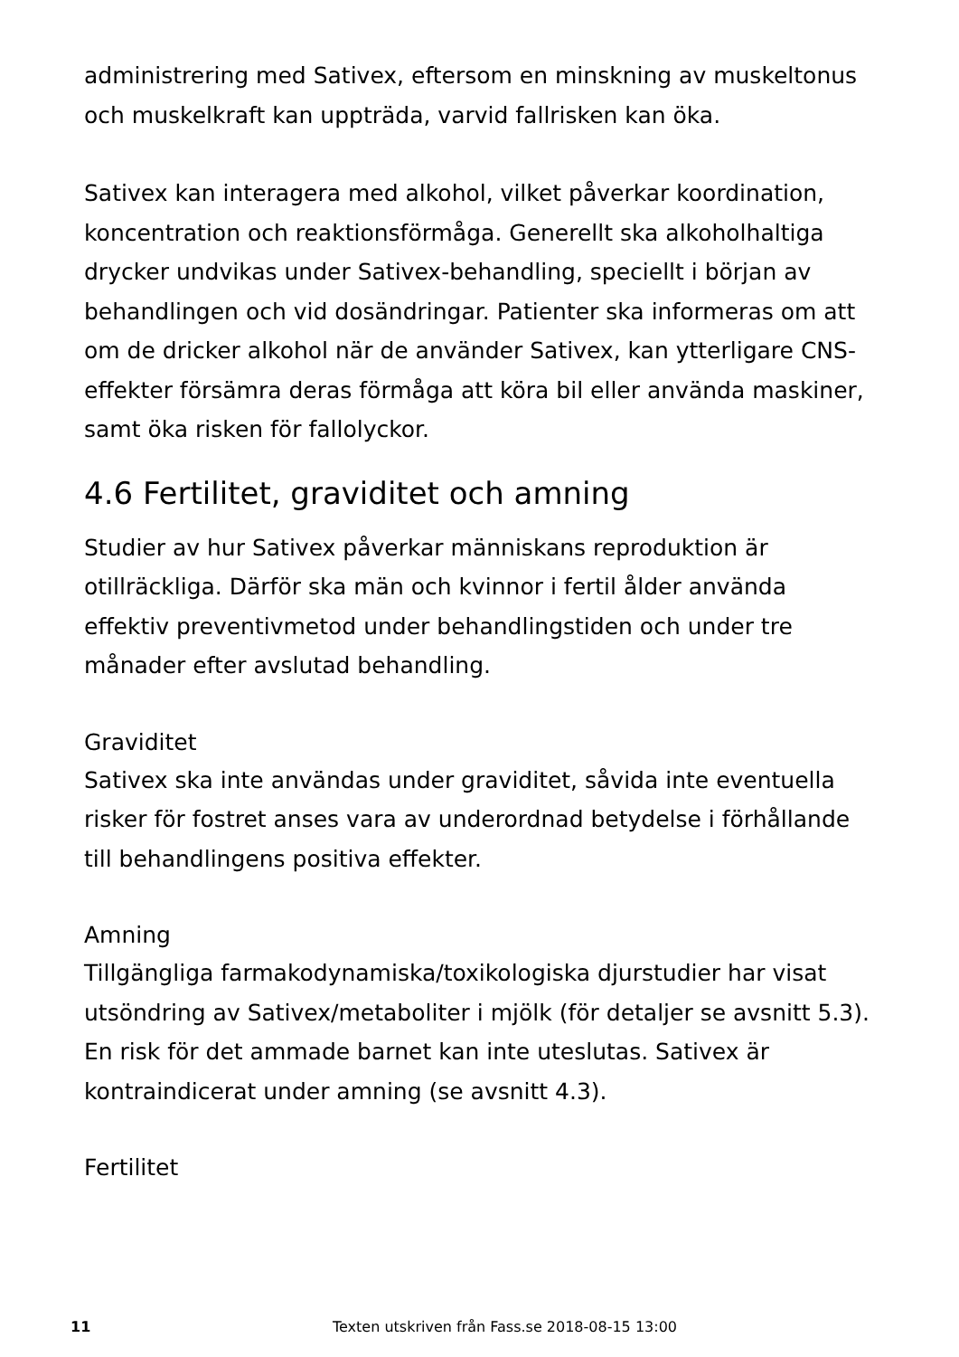administrering med Sativex, eftersom en minskning av muskeltonus och muskelkraft kan uppträda, varvid fallrisken kan öka.
Sativex kan interagera med alkohol, vilket påverkar koordination, koncentration och reaktionsförmåga. Generellt ska alkoholhaltiga drycker undvikas under Sativex-behandling, speciellt i början av behandlingen och vid dosändringar. Patienter ska informeras om att om de dricker alkohol när de använder Sativex, kan ytterligare CNS-effekter försämra deras förmåga att köra bil eller använda maskiner, samt öka risken för fallolyckor.
4.6 Fertilitet, graviditet och amning
Studier av hur Sativex påverkar människans reproduktion är otillräckliga. Därför ska män och kvinnor i fertil ålder använda effektiv preventivmetod under behandlingstiden och under tre månader efter avslutad behandling.
Graviditet
Sativex ska inte användas under graviditet, såvida inte eventuella risker för fostret anses vara av underordnad betydelse i förhållande till behandlingens positiva effekter.
Amning
Tillgängliga farmakodynamiska/toxikologiska djurstudier har visat utsöndring av Sativex/metaboliter i mjölk (för detaljer se avsnitt 5.3).
En risk för det ammade barnet kan inte uteslutas. Sativex är kontraindicerat under amning (se avsnitt 4.3).
Fertilitet
11 Texten utskriven från Fass.se 2018-08-15 13:00